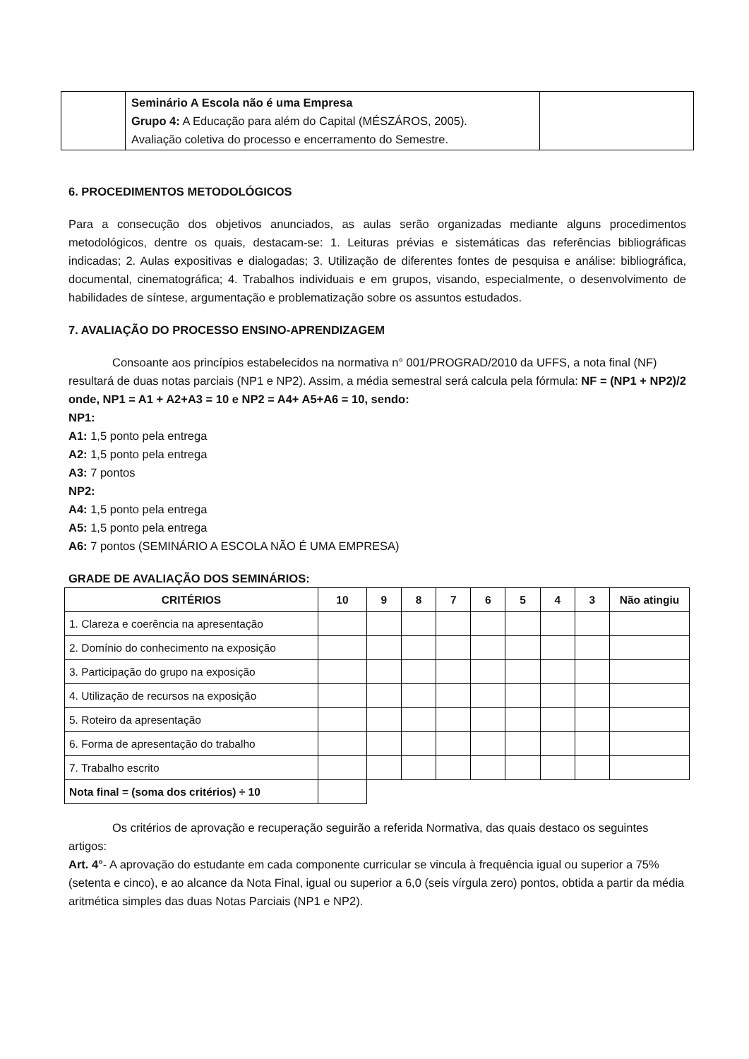| | Seminário A Escola não é uma Empresa Grupo 4: A Educação para além do Capital (MÉSZÁROS, 2005). Avaliação coletiva do processo e encerramento do Semestre. | |
6. PROCEDIMENTOS METODOLÓGICOS
Para a consecução dos objetivos anunciados, as aulas serão organizadas mediante alguns procedimentos metodológicos, dentre os quais, destacam-se: 1. Leituras prévias e sistemáticas das referências bibliográficas indicadas; 2. Aulas expositivas e dialogadas; 3. Utilização de diferentes fontes de pesquisa e análise: bibliográfica, documental, cinematográfica; 4. Trabalhos individuais e em grupos, visando, especialmente, o desenvolvimento de habilidades de síntese, argumentação e problematização sobre os assuntos estudados.
7. AVALIAÇÃO DO PROCESSO ENSINO-APRENDIZAGEM
Consoante aos princípios estabelecidos na normativa n° 001/PROGRAD/2010 da UFFS, a nota final (NF) resultará de duas notas parciais (NP1 e NP2). Assim, a média semestral será calcula pela fórmula: NF = (NP1 + NP2)/2 onde, NP1 = A1 + A2+A3 = 10 e NP2 = A4+ A5+A6 = 10, sendo:
NP1:
A1: 1,5 ponto pela entrega
A2: 1,5 ponto pela entrega
A3: 7 pontos
NP2:
A4: 1,5 ponto pela entrega
A5: 1,5 ponto pela entrega
A6: 7 pontos (SEMINÁRIO A ESCOLA NÃO É UMA EMPRESA)
GRADE DE AVALIAÇÃO DOS SEMINÁRIOS:
| CRITÉRIOS | 10 | 9 | 8 | 7 | 6 | 5 | 4 | 3 | Não atingiu |
| --- | --- | --- | --- | --- | --- | --- | --- | --- | --- |
| 1. Clareza e coerência na apresentação | | | | | | | | | |
| 2. Domínio do conhecimento na exposição | | | | | | | | | |
| 3. Participação do grupo na exposição | | | | | | | | | |
| 4. Utilização de recursos na exposição | | | | | | | | | |
| 5. Roteiro da apresentação | | | | | | | | | |
| 6. Forma de apresentação do trabalho | | | | | | | | | |
| 7. Trabalho escrito | | | | | | | | | |
| Nota final = (soma dos critérios) ÷ 10 | | | | | | | | | |
Os critérios de aprovação e recuperação seguirão a referida Normativa, das quais destaco os seguintes artigos:
Art. 4°- A aprovação do estudante em cada componente curricular se vincula à frequência igual ou superior a 75% (setenta e cinco), e ao alcance da Nota Final, igual ou superior a 6,0 (seis vírgula zero) pontos, obtida a partir da média aritmética simples das duas Notas Parciais (NP1 e NP2).